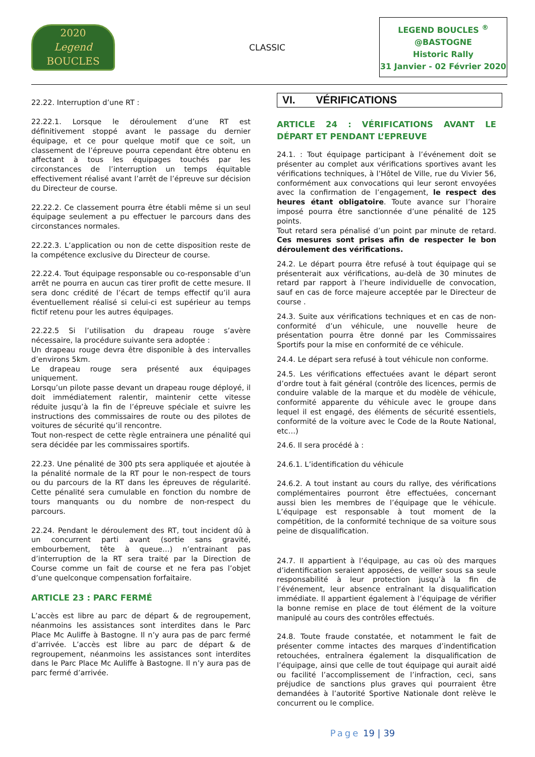2020
Legend
BOUCLES
CLASSIC
LEGEND BOUCLES <sup>®</sup>
@BASTOGNE
Historic Rally
31 Janvier - 02 Février 2020
22.22. Interruption d’une RT :
22.22.1. Lorsque le déroulement d’une RT est définitivement stoppé avant le passage du dernier équipage, et ce pour quelque motif que ce soit, un classement de l’épreuve pourra cependant être obtenu en affectant à tous les équipages touchés par les circonstances de l’interruption un temps équitable effectivement réalisé avant l’arrêt de l’épreuve sur décision du Directeur de course.
22.22.2. Ce classement pourra être établi même si un seul équipage seulement a pu effectuer le parcours dans des circonstances normales.
22.22.3. L’application ou non de cette disposition reste de la compétence exclusive du Directeur de course.
22.22.4. Tout équipage responsable ou co-responsable d’un arrêt ne pourra en aucun cas tirer profit de cette mesure. Il sera donc crédité de l’écart de temps effectif qu’il aura éventuellement réalisé si celui-ci est supérieur au temps fictif retenu pour les autres équipages.
22.22.5 Si l’utilisation du drapeau rouge s’avère nécessaire, la procédure suivante sera adoptée :
Un drapeau rouge devra être disponible à des intervalles d’environs 5km.
Le drapeau rouge sera présenté aux équipages uniquement.
Lorsqu’un pilote passe devant un drapeau rouge déployé, il doit immédiatement ralentir, maintenir cette vitesse réduite jusqu’à la fin de l’épreuve spéciale et suivre les instructions des commissaires de route ou des pilotes de voitures de sécurité qu’il rencontre.
Tout non-respect de cette règle entrainera une pénalité qui sera décidée par les commissaires sportifs.
22.23. Une pénalité de 300 pts sera appliquée et ajoutée à la pénalité normale de la RT pour le non-respect de tours ou du parcours de la RT dans les épreuves de régularité. Cette pénalité sera cumulable en fonction du nombre de tours manquants ou du nombre de non-respect du parcours.
22.24. Pendant le déroulement des RT, tout incident dû à un concurrent parti avant (sortie sans gravité, embourbement, tête à queue…) n’entrainant pas d’interruption de la RT sera traité par la Direction de Course comme un fait de course et ne fera pas l’objet d’une quelconque compensation forfaitaire.
ARTICLE 23 : PARC FERMÉ
L’accès est libre au parc de départ & de regroupement, néanmoins les assistances sont interdites dans le Parc Place Mc Auliffe à Bastogne. Il n’y aura pas de parc fermé d’arrivée. L’accès est libre au parc de départ & de regroupement, néanmoins les assistances sont interdites dans le Parc Place Mc Auliffe à Bastogne. Il n’y aura pas de parc fermé d’arrivée.
VI. VÉRIFICATIONS
ARTICLE 24 : VÉRIFICATIONS AVANT LE DÉPART ET PENDANT L’EPREUVE
24.1. : Tout équipage participant à l’événement doit se présenter au complet aux vérifications sportives avant les vérifications techniques, à l’Hôtel de Ville, rue du Vivier 56, conformément aux convocations qui leur seront envoyées avec la confirmation de l’engagement, le respect des heures étant obligatoire. Toute avance sur l’horaire imposé pourra être sanctionnée d’une pénalité de 125 points.
Tout retard sera pénalisé d’un point par minute de retard. Ces mesures sont prises afin de respecter le bon déroulement des vérifications.
24.2. Le départ pourra être refusé à tout équipage qui se présenterait aux vérifications, au-delà de 30 minutes de retard par rapport à l’heure individuelle de convocation, sauf en cas de force majeure acceptée par le Directeur de course .
24.3. Suite aux vérifications techniques et en cas de non-conformité d’un véhicule, une nouvelle heure de présentation pourra être donné par les Commissaires Sportifs pour la mise en conformité de ce véhicule.
24.4. Le départ sera refusé à tout véhicule non conforme.
24.5. Les vérifications effectuées avant le départ seront d’ordre tout à fait général (contrôle des licences, permis de conduire valable de la marque et du modèle de véhicule, conformité apparente du véhicule avec le groupe dans lequel il est engagé, des éléments de sécurité essentiels, conformité de la voiture avec le Code de la Route National, etc…)
24.6. Il sera procédé à :
24.6.1. L’identification du véhicule
24.6.2. A tout instant au cours du rallye, des vérifications complémentaires pourront être effectuées, concernant aussi bien les membres de l’équipage que le véhicule. L’équipage est responsable à tout moment de la compétition, de la conformité technique de sa voiture sous peine de disqualification.
24.7. Il appartient à l’équipage, au cas où des marques d’identification seraient apposées, de veiller sous sa seule responsabilité à leur protection jusqu’à la fin de l’événement, leur absence entraînant la disqualification immédiate. Il appartient également à l’équipage de vérifier la bonne remise en place de tout élément de la voiture manipulé au cours des contrôles effectués.
24.8. Toute fraude constatée, et notamment le fait de présenter comme intactes des marques d’indentification retouchées, entraînera également la disqualification de l’équipage, ainsi que celle de tout équipage qui aurait aidé ou facilité l’accomplissement de l’infraction, ceci, sans préjudice de sanctions plus graves qui pourraient être demandées à l’autorité Sportive Nationale dont relève le concurrent ou le complice.
Page 19 | 39